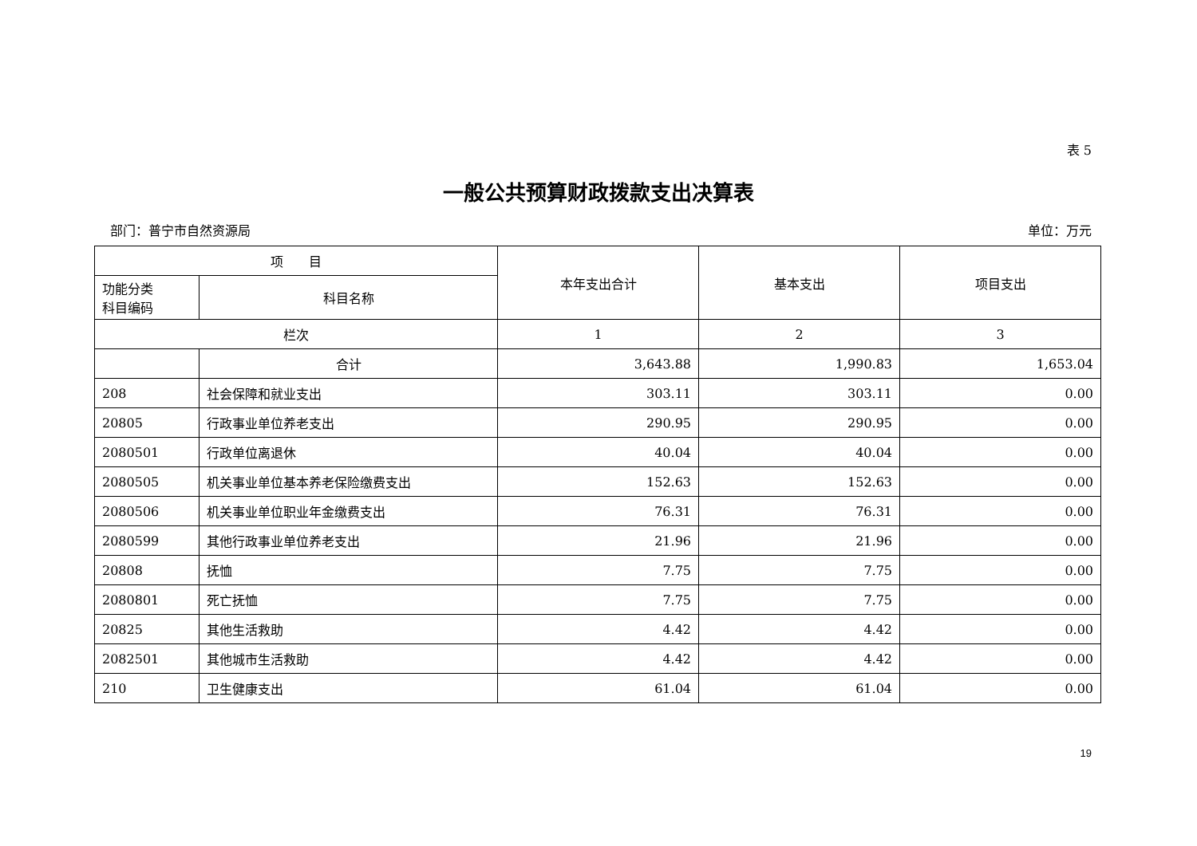表 5
一般公共预算财政拨款支出决算表
部门：普宁市自然资源局 单位：万元
| 项 目 | | 本年支出合计 | 基本支出 | 项目支出 |
| --- | --- | --- | --- | --- |
| 功能分类 科目编码 | 科目名称 | | | |
| 栏次 | | 1 | 2 | 3 |
| | 合计 | 3,643.88 | 1,990.83 | 1,653.04 |
| 208 | 社会保障和就业支出 | 303.11 | 303.11 | 0.00 |
| 20805 | 行政事业单位养老支出 | 290.95 | 290.95 | 0.00 |
| 2080501 | 行政单位离退休 | 40.04 | 40.04 | 0.00 |
| 2080505 | 机关事业单位基本养老保险缴费支出 | 152.63 | 152.63 | 0.00 |
| 2080506 | 机关事业单位职业年金缴费支出 | 76.31 | 76.31 | 0.00 |
| 2080599 | 其他行政事业单位养老支出 | 21.96 | 21.96 | 0.00 |
| 20808 | 抚恤 | 7.75 | 7.75 | 0.00 |
| 2080801 | 死亡抚恤 | 7.75 | 7.75 | 0.00 |
| 20825 | 其他生活救助 | 4.42 | 4.42 | 0.00 |
| 2082501 | 其他城市生活救助 | 4.42 | 4.42 | 0.00 |
| 210 | 卫生健康支出 | 61.04 | 61.04 | 0.00 |
19